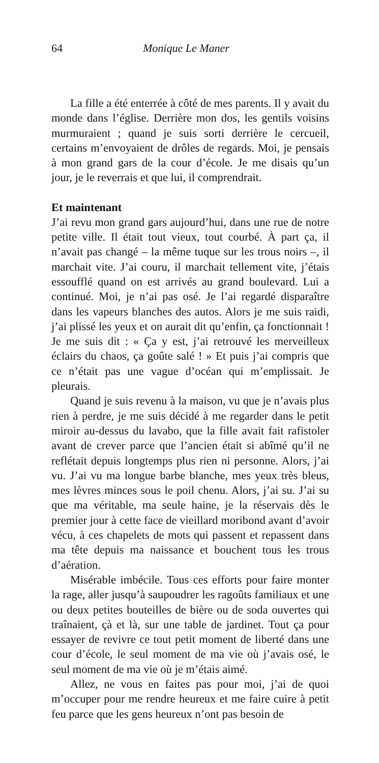64 Monique Le Maner
La fille a été enterrée à côté de mes parents. Il y avait du monde dans l’église. Derrière mon dos, les gentils voisins murmuraient ; quand je suis sorti derrière le cercueil, certains m’envoyaient de drôles de regards. Moi, je pensais à mon grand gars de la cour d’école. Je me disais qu’un jour, je le reverrais et que lui, il comprendrait.
Et maintenant
J’ai revu mon grand gars aujourd’hui, dans une rue de notre petite ville. Il était tout vieux, tout courbé. À part ça, il n’avait pas changé – la même tuque sur les trous noirs –, il marchait vite. J’ai couru, il marchait tellement vite, j’étais essoufflé quand on est arrivés au grand boulevard. Lui a continué. Moi, je n’ai pas osé. Je l’ai regardé disparaître dans les vapeurs blanches des autos. Alors je me suis raidi, j’ai plissé les yeux et on aurait dit qu’enfin, ça fonctionnait ! Je me suis dit : « Ça y est, j’ai retrouvé les merveilleux éclairs du chaos, ça goûte salé ! » Et puis j’ai compris que ce n’était pas une vague d’océan qui m’emplissait. Je pleurais.
Quand je suis revenu à la maison, vu que je n’avais plus rien à perdre, je me suis décidé à me regarder dans le petit miroir au-dessus du lavabo, que la fille avait fait rafistoler avant de crever parce que l’ancien était si abîmé qu’il ne reflétait depuis longtemps plus rien ni personne. Alors, j’ai vu. J’ai vu ma longue barbe blanche, mes yeux très bleus, mes lèvres minces sous le poil chenu. Alors, j’ai su. J’ai su que ma véritable, ma seule haine, je la réservais dès le premier jour à cette face de vieillard moribond avant d’avoir vécu, à ces chapelets de mots qui passent et repassent dans ma tête depuis ma naissance et bouchent tous les trous d’aération.
Misérable imbécile. Tous ces efforts pour faire monter la rage, aller jusqu’à saupoudrer les ragoûts familiaux et une ou deux petites bouteilles de bière ou de soda ouvertes qui traînaient, çà et là, sur une table de jardinet. Tout ça pour essayer de revivre ce tout petit moment de liberté dans une cour d’école, le seul moment de ma vie où j’avais osé, le seul moment de ma vie où je m’étais aimé.
Allez, ne vous en faites pas pour moi, j’ai de quoi m’occuper pour me rendre heureux et me faire cuire à petit feu parce que les gens heureux n’ont pas besoin de